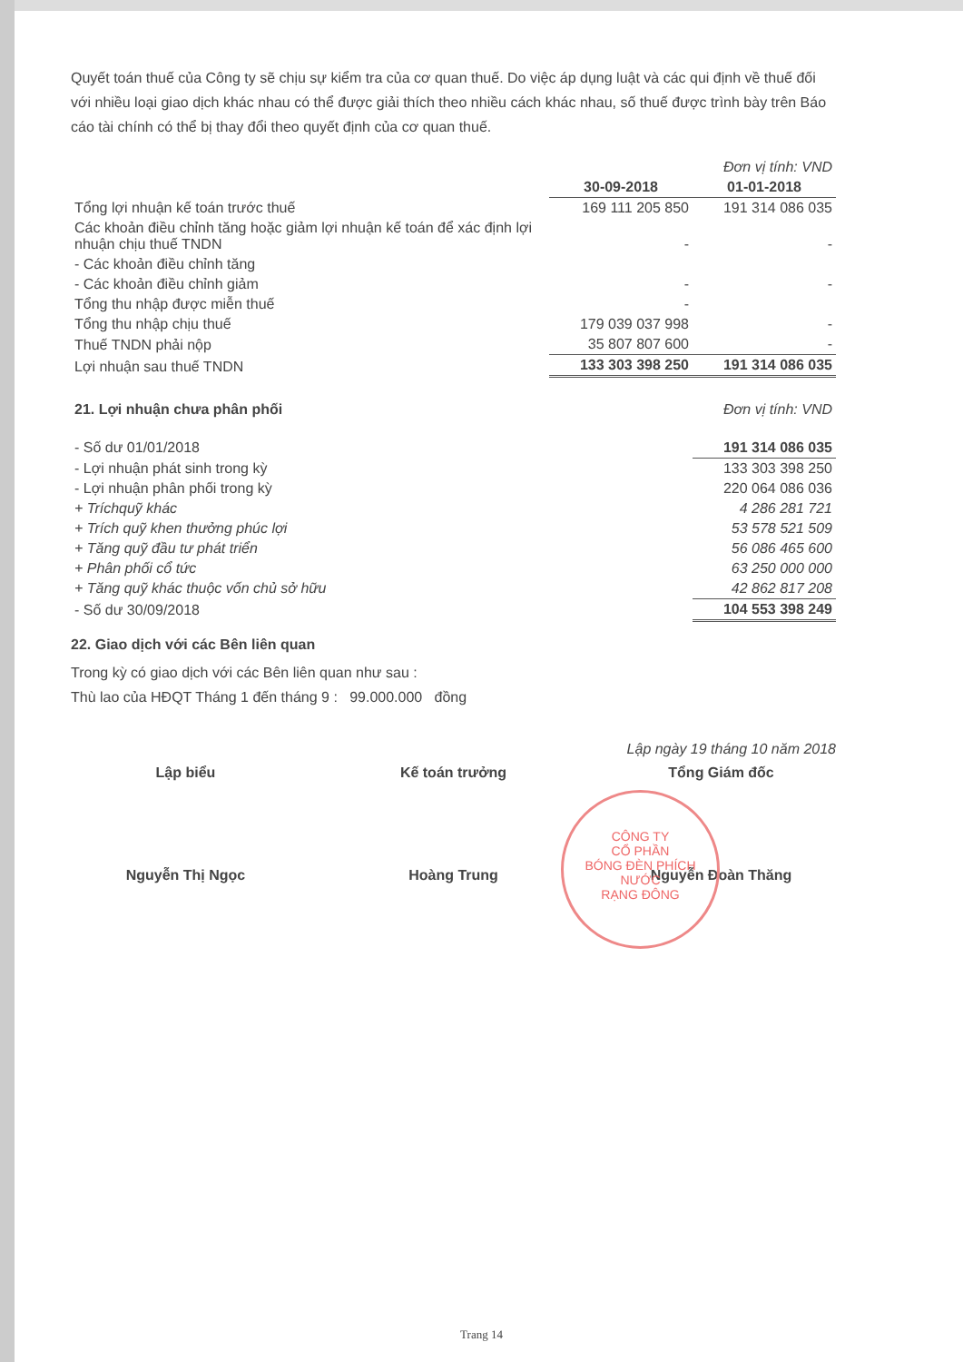Quyết toán thuế của Công ty sẽ chịu sự kiểm tra của cơ quan thuế. Do việc áp dụng luật và các qui định về thuế đối với nhiều loại giao dịch khác nhau có thể được giải thích theo nhiều cách khác nhau, số thuế được trình bày trên Báo cáo tài chính có thể bị thay đổi theo quyết định của cơ quan thuế.
| | | Đơn vị tính: VND |
| | 30-09-2018 | 01-01-2018 |
| Tổng lợi nhuận kế toán trước thuế | 169 111 205 850 | 191 314 086 035 |
| Các khoản điều chỉnh tăng hoặc giảm lợi nhuận kế toán để xác định lợi nhuận chịu thuế TNDN | - | - |
| - Các khoản điều chỉnh tăng | | |
| - Các khoản điều chỉnh giảm | - | - |
| Tổng thu nhập được miễn thuế | - | |
| Tổng thu nhập chịu thuế | 179 039 037 998 | - |
| Thuế TNDN phải nộp | 35 807 807 600 | - |
| Lợi nhuận sau thuế TNDN | 133 303 398 250 | 191 314 086 035 |
| 21. Lợi nhuận chưa phân phối | Đơn vị tính: VND |
| - Số dư 01/01/2018 | 191 314 086 035 |
| - Lợi nhuận phát sinh trong kỳ | 133 303 398 250 |
| - Lợi nhuận phân phối trong kỳ | 220 064 086 036 |
| + Tríchquỹ khác | 4 286 281 721 |
| + Trích quỹ khen thưởng phúc lợi | 53 578 521 509 |
| + Tăng quỹ đầu tư phát triển | 56 086 465 600 |
| + Phân phối cổ tức | 63 250 000 000 |
| + Tăng quỹ khác thuộc vốn chủ sở hữu | 42 862 817 208 |
| - Số dư 30/09/2018 | 104 553 398 249 |
22. Giao dịch với các Bên liên quan
Trong kỳ có giao dịch với các Bên liên quan như sau :
Thù lao của HĐQT Tháng 1 đến tháng 9 : 99.000.000 đồng
Lập ngày 19 tháng 10 năm 2018
Lập biểu
Nguyễn Thị Ngọc
Kế toán trưởng
Hoàng Trung
Tổng Giám đốc
Nguyễn Đoàn Thăng
CÔNG TY
CỔ PHẦN
BÓNG ĐÈN PHÍCH NƯỚC
RẠNG ĐÔNG
Trang 14